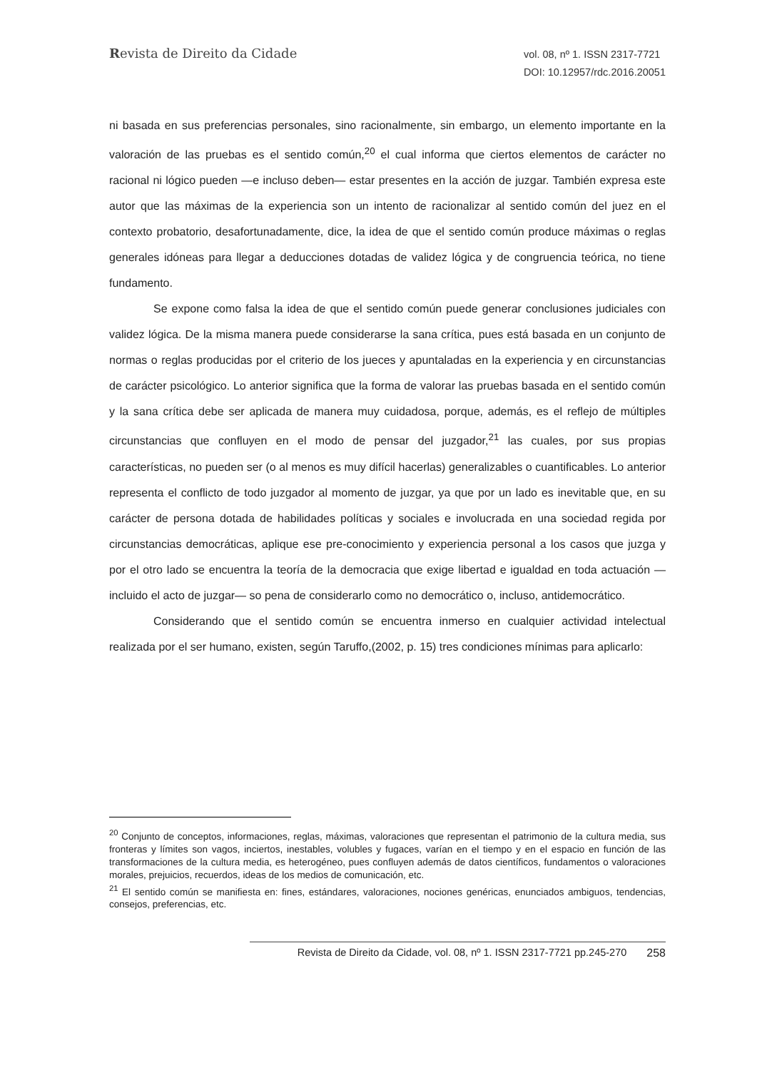Revista de Direito da Cidade
vol. 08, nº 1. ISSN 2317-7721
DOI: 10.12957/rdc.2016.20051
ni basada en sus preferencias personales, sino racionalmente, sin embargo, un elemento importante en la valoración de las pruebas es el sentido común,<sup>20</sup> el cual informa que ciertos elementos de carácter no racional ni lógico pueden —e incluso deben— estar presentes en la acción de juzgar. También expresa este autor que las máximas de la experiencia son un intento de racionalizar al sentido común del juez en el contexto probatorio, desafortunadamente, dice, la idea de que el sentido común produce máximas o reglas generales idóneas para llegar a deducciones dotadas de validez lógica y de congruencia teórica, no tiene fundamento.
Se expone como falsa la idea de que el sentido común puede generar conclusiones judiciales con validez lógica. De la misma manera puede considerarse la sana crítica, pues está basada en un conjunto de normas o reglas producidas por el criterio de los jueces y apuntaladas en la experiencia y en circunstancias de carácter psicológico. Lo anterior significa que la forma de valorar las pruebas basada en el sentido común y la sana crítica debe ser aplicada de manera muy cuidadosa, porque, además, es el reflejo de múltiples circunstancias que confluyen en el modo de pensar del juzgador,<sup>21</sup> las cuales, por sus propias características, no pueden ser (o al menos es muy difícil hacerlas) generalizables o cuantificables. Lo anterior representa el conflicto de todo juzgador al momento de juzgar, ya que por un lado es inevitable que, en su carácter de persona dotada de habilidades políticas y sociales e involucrada en una sociedad regida por circunstancias democráticas, aplique ese pre-conocimiento y experiencia personal a los casos que juzga y por el otro lado se encuentra la teoría de la democracia que exige libertad e igualdad en toda actuación —incluido el acto de juzgar— so pena de considerarlo como no democrático o, incluso, antidemocrático.
Considerando que el sentido común se encuentra inmerso en cualquier actividad intelectual realizada por el ser humano, existen, según Taruffo,(2002, p. 15) tres condiciones mínimas para aplicarlo:
<sup>20</sup> Conjunto de conceptos, informaciones, reglas, máximas, valoraciones que representan el patrimonio de la cultura media, sus fronteras y límites son vagos, inciertos, inestables, volubles y fugaces, varían en el tiempo y en el espacio en función de las transformaciones de la cultura media, es heterogéneo, pues confluyen además de datos científicos, fundamentos o valoraciones morales, prejuicios, recuerdos, ideas de los medios de comunicación, etc.
<sup>21</sup> El sentido común se manifiesta en: fines, estándares, valoraciones, nociones genéricas, enunciados ambiguos, tendencias, consejos, preferencias, etc.
258
Revista de Direito da Cidade, vol. 08, nº 1. ISSN 2317-7721 pp.245-270